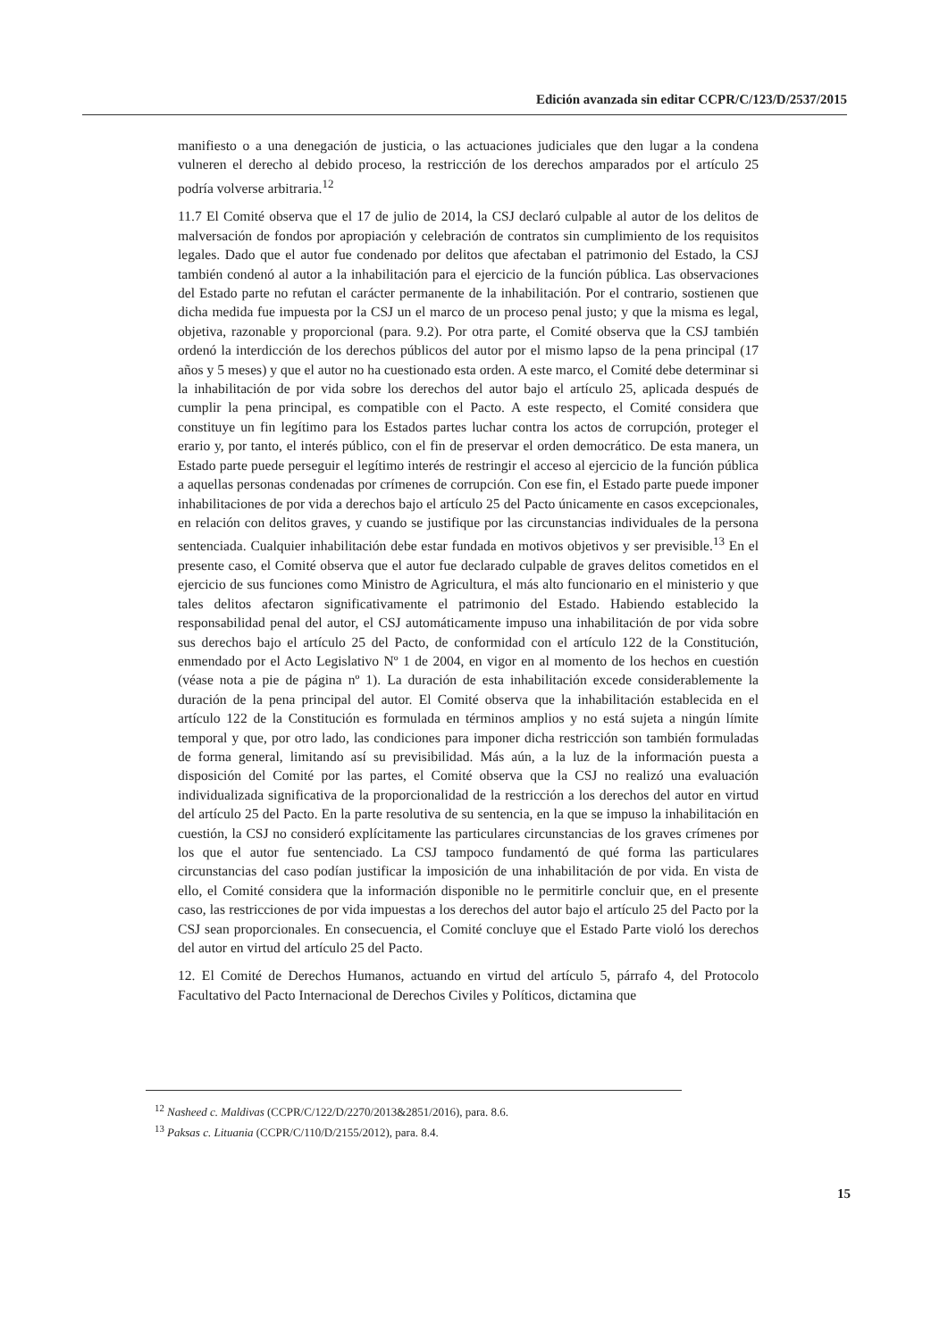Edición avanzada sin editar CCPR/C/123/D/2537/2015
manifiesto o a una denegación de justicia, o las actuaciones judiciales que den lugar a la condena vulneren el derecho al debido proceso, la restricción de los derechos amparados por el artículo 25 podría volverse arbitraria.<sup>12</sup>
11.7 El Comité observa que el 17 de julio de 2014, la CSJ declaró culpable al autor de los delitos de malversación de fondos por apropiación y celebración de contratos sin cumplimiento de los requisitos legales. Dado que el autor fue condenado por delitos que afectaban el patrimonio del Estado, la CSJ también condenó al autor a la inhabilitación para el ejercicio de la función pública. Las observaciones del Estado parte no refutan el carácter permanente de la inhabilitación. Por el contrario, sostienen que dicha medida fue impuesta por la CSJ un el marco de un proceso penal justo; y que la misma es legal, objetiva, razonable y proporcional (para. 9.2). Por otra parte, el Comité observa que la CSJ también ordenó la interdicción de los derechos públicos del autor por el mismo lapso de la pena principal (17 años y 5 meses) y que el autor no ha cuestionado esta orden. A este marco, el Comité debe determinar si la inhabilitación de por vida sobre los derechos del autor bajo el artículo 25, aplicada después de cumplir la pena principal, es compatible con el Pacto. A este respecto, el Comité considera que constituye un fin legítimo para los Estados partes luchar contra los actos de corrupción, proteger el erario y, por tanto, el interés público, con el fin de preservar el orden democrático. De esta manera, un Estado parte puede perseguir el legítimo interés de restringir el acceso al ejercicio de la función pública a aquellas personas condenadas por crímenes de corrupción. Con ese fin, el Estado parte puede imponer inhabilitaciones de por vida a derechos bajo el artículo 25 del Pacto únicamente en casos excepcionales, en relación con delitos graves, y cuando se justifique por las circunstancias individuales de la persona sentenciada. Cualquier inhabilitación debe estar fundada en motivos objetivos y ser previsible.<sup>13</sup> En el presente caso, el Comité observa que el autor fue declarado culpable de graves delitos cometidos en el ejercicio de sus funciones como Ministro de Agricultura, el más alto funcionario en el ministerio y que tales delitos afectaron significativamente el patrimonio del Estado. Habiendo establecido la responsabilidad penal del autor, el CSJ automáticamente impuso una inhabilitación de por vida sobre sus derechos bajo el artículo 25 del Pacto, de conformidad con el artículo 122 de la Constitución, enmendado por el Acto Legislativo Nº 1 de 2004, en vigor en al momento de los hechos en cuestión (véase nota a pie de página nº 1). La duración de esta inhabilitación excede considerablemente la duración de la pena principal del autor. El Comité observa que la inhabilitación establecida en el artículo 122 de la Constitución es formulada en términos amplios y no está sujeta a ningún límite temporal y que, por otro lado, las condiciones para imponer dicha restricción son también formuladas de forma general, limitando así su previsibilidad. Más aún, a la luz de la información puesta a disposición del Comité por las partes, el Comité observa que la CSJ no realizó una evaluación individualizada significativa de la proporcionalidad de la restricción a los derechos del autor en virtud del artículo 25 del Pacto. En la parte resolutiva de su sentencia, en la que se impuso la inhabilitación en cuestión, la CSJ no consideró explícitamente las particulares circunstancias de los graves crímenes por los que el autor fue sentenciado. La CSJ tampoco fundamentó de qué forma las particulares circunstancias del caso podían justificar la imposición de una inhabilitación de por vida. En vista de ello, el Comité considera que la información disponible no le permitirle concluir que, en el presente caso, las restricciones de por vida impuestas a los derechos del autor bajo el artículo 25 del Pacto por la CSJ sean proporcionales. En consecuencia, el Comité concluye que el Estado Parte violó los derechos del autor en virtud del artículo 25 del Pacto.
12. El Comité de Derechos Humanos, actuando en virtud del artículo 5, párrafo 4, del Protocolo Facultativo del Pacto Internacional de Derechos Civiles y Políticos, dictamina que
<sup>12</sup> Nasheed c. Maldivas (CCPR/C/122/D/2270/2013&2851/2016), para. 8.6.
<sup>13</sup> Paksas c. Lituania (CCPR/C/110/D/2155/2012), para. 8.4.
15